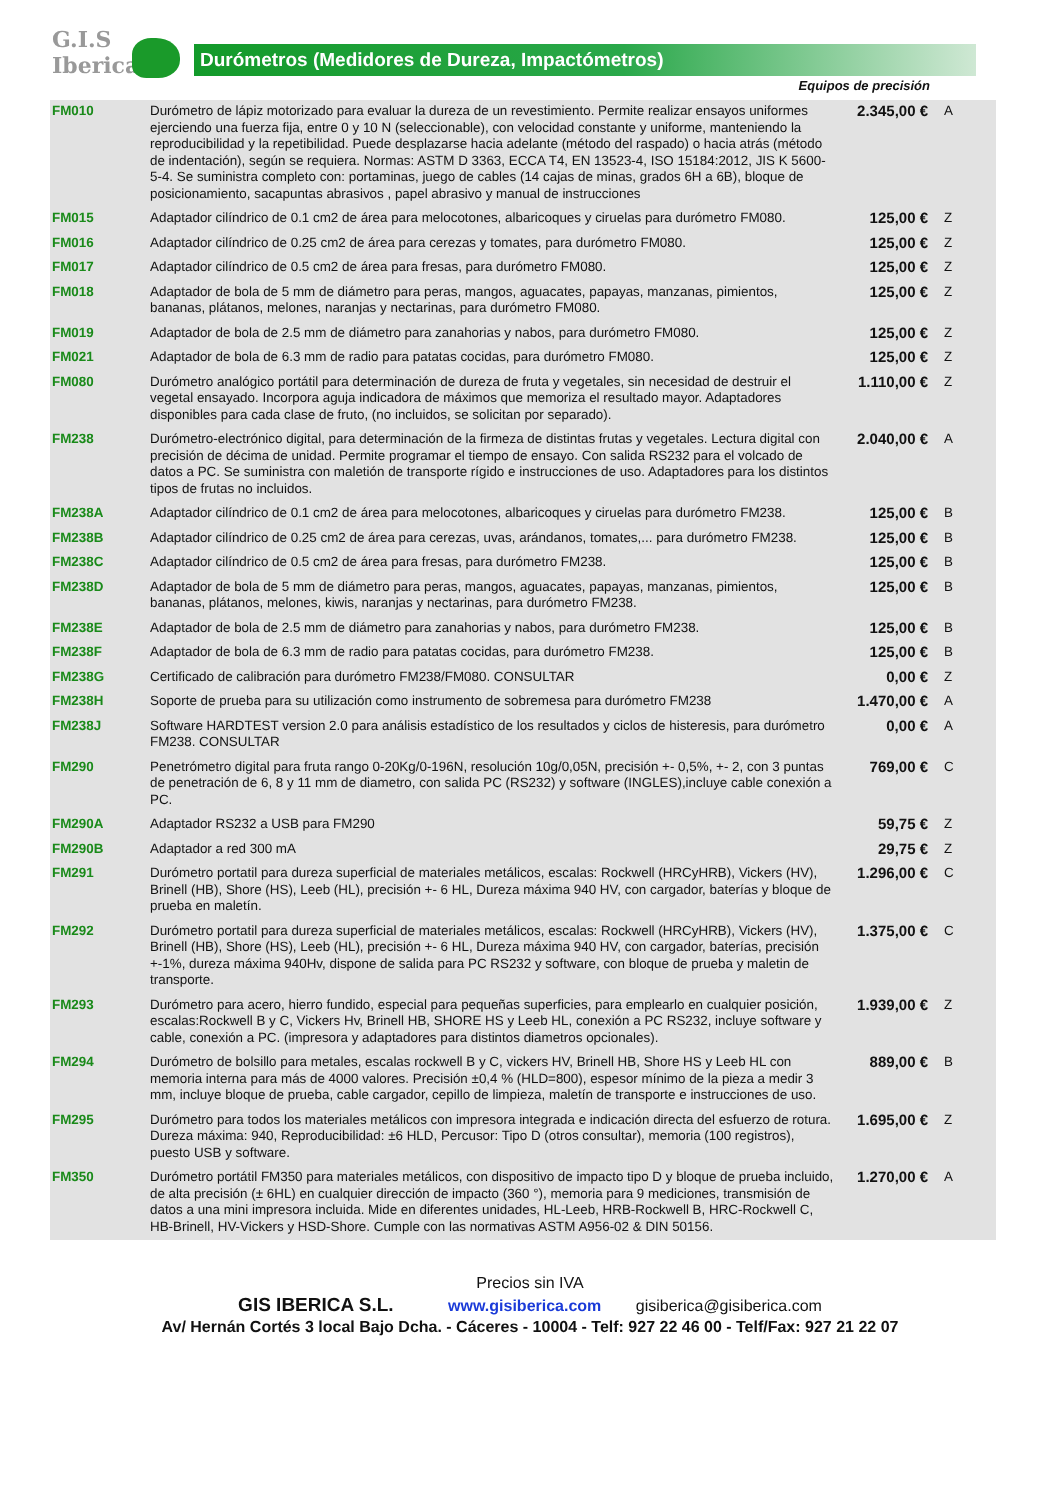G.I.S
Iberica
Durómetros (Medidores de Dureza, Impactómetros)
Equipos de precisión
| FM010 | Durómetro de lápiz motorizado para evaluar la dureza de un revestimiento. Permite realizar ensayos uniformes ejerciendo una fuerza fija, entre 0 y 10 N (seleccionable), con velocidad constante y uniforme, manteniendo la reproducibilidad y la repetibilidad. Puede desplazarse hacia adelante (método del raspado) o hacia atrás (método de indentación), según se requiera. Normas: ASTM D 3363, ECCA T4, EN 13523-4, ISO 15184:2012, JIS K 5600-5-4. Se suministra completo con: portaminas, juego de cables (14 cajas de minas, grados 6H a 6B), bloque de posicionamiento, sacapuntas abrasivos , papel abrasivo y manual de instrucciones | 2.345,00 € | A |
| FM015 | Adaptador cilíndrico de 0.1 cm2 de área para melocotones, albaricoques y ciruelas para durómetro FM080. | 125,00 € | Z |
| FM016 | Adaptador cilíndrico de 0.25 cm2 de área para cerezas y tomates, para durómetro FM080. | 125,00 € | Z |
| FM017 | Adaptador cilíndrico de 0.5 cm2 de área para fresas, para durómetro FM080. | 125,00 € | Z |
| FM018 | Adaptador de bola de 5 mm de diámetro para peras, mangos, aguacates, papayas, manzanas, pimientos, bananas, plátanos, melones, naranjas y nectarinas, para durómetro FM080. | 125,00 € | Z |
| FM019 | Adaptador de bola de 2.5 mm de diámetro para zanahorias y nabos, para durómetro FM080. | 125,00 € | Z |
| FM021 | Adaptador de bola de 6.3 mm de radio para patatas cocidas, para durómetro FM080. | 125,00 € | Z |
| FM080 | Durómetro analógico portátil para determinación de dureza de fruta y vegetales, sin necesidad de destruir el vegetal ensayado. Incorpora aguja indicadora de máximos que memoriza el resultado mayor. Adaptadores disponibles para cada clase de fruto, (no incluidos, se solicitan por separado). | 1.110,00 € | Z |
| FM238 | Durómetro-electrónico digital, para determinación de la firmeza de distintas frutas y vegetales. Lectura digital con precisión de décima de unidad. Permite programar el tiempo de ensayo. Con salida RS232 para el volcado de datos a PC. Se suministra con maletión de transporte rígido e instrucciones de uso. Adaptadores para los distintos tipos de frutas no incluidos. | 2.040,00 € | A |
| FM238A | Adaptador cilíndrico de 0.1 cm2 de área para melocotones, albaricoques y ciruelas para durómetro FM238. | 125,00 € | B |
| FM238B | Adaptador cilíndrico de 0.25 cm2 de área para cerezas, uvas, arándanos, tomates,... para durómetro FM238. | 125,00 € | B |
| FM238C | Adaptador cilíndrico de 0.5 cm2 de área para fresas, para durómetro FM238. | 125,00 € | B |
| FM238D | Adaptador de bola de 5 mm de diámetro para peras, mangos, aguacates, papayas, manzanas, pimientos, bananas, plátanos, melones, kiwis, naranjas y nectarinas, para durómetro FM238. | 125,00 € | B |
| FM238E | Adaptador de bola de 2.5 mm de diámetro para zanahorias y nabos, para durómetro FM238. | 125,00 € | B |
| FM238F | Adaptador de bola de 6.3 mm de radio para patatas cocidas, para durómetro FM238. | 125,00 € | B |
| FM238G | Certificado de calibración para durómetro FM238/FM080. CONSULTAR | 0,00 € | Z |
| FM238H | Soporte de prueba para su utilización como instrumento de sobremesa para durómetro FM238 | 1.470,00 € | A |
| FM238J | Software HARDTEST version 2.0 para análisis estadístico de los resultados y ciclos de histeresis, para durómetro FM238. CONSULTAR | 0,00 € | A |
| FM290 | Penetrómetro digital para fruta rango 0-20Kg/0-196N, resolución 10g/0,05N, precisión +- 0,5%, +- 2, con 3 puntas de penetración de 6, 8 y 11 mm de diametro, con salida PC (RS232) y software (INGLES),incluye cable conexión a PC. | 769,00 € | C |
| FM290A | Adaptador RS232 a USB para FM290 | 59,75 € | Z |
| FM290B | Adaptador a red 300 mA | 29,75 € | Z |
| FM291 | Durómetro portatil para dureza superficial de materiales metálicos, escalas: Rockwell (HRCyHRB), Vickers (HV), Brinell (HB), Shore (HS), Leeb (HL), precisión +- 6 HL, Dureza máxima 940 HV, con cargador, baterías y bloque de prueba en maletín. | 1.296,00 € | C |
| FM292 | Durómetro portatil para dureza superficial de materiales metálicos, escalas: Rockwell (HRCyHRB), Vickers (HV), Brinell (HB), Shore (HS), Leeb (HL), precisión +- 6 HL, Dureza máxima 940 HV, con cargador, baterías, precisión +-1%, dureza máxima 940Hv, dispone de salida para PC RS232 y software, con bloque de prueba y maletin de transporte. | 1.375,00 € | C |
| FM293 | Durómetro para acero, hierro fundido, especial para pequeñas superficies, para emplearlo en cualquier posición, escalas:Rockwell B y C, Vickers Hv, Brinell HB, SHORE HS y Leeb HL, conexión a PC RS232, incluye software y cable, conexión a PC. (impresora y adaptadores para distintos diametros opcionales). | 1.939,00 € | Z |
| FM294 | Durómetro de bolsillo para metales, escalas rockwell B y C, vickers HV, Brinell HB, Shore HS y Leeb HL con memoria interna para más de 4000 valores. Precisión ±0,4 % (HLD=800), espesor mínimo de la pieza a medir 3 mm, incluye bloque de prueba, cable cargador, cepillo de limpieza, maletín de transporte e instrucciones de uso. | 889,00 € | B |
| FM295 | Durómetro para todos los materiales metálicos con impresora integrada e indicación directa del esfuerzo de rotura. Dureza máxima: 940, Reproducibilidad: ±6 HLD, Percusor: Tipo D (otros consultar), memoria (100 registros), puesto USB y software. | 1.695,00 € | Z |
| FM350 | Durómetro portátil FM350 para materiales metálicos, con dispositivo de impacto tipo D y bloque de prueba incluido, de alta precisión (± 6HL) en cualquier dirección de impacto (360 °), memoria para 9 mediciones, transmisión de datos a una mini impresora incluida. Mide en diferentes unidades, HL-Leeb, HRB-Rockwell B, HRC-Rockwell C, HB-Brinell, HV-Vickers y HSD-Shore. Cumple con las normativas ASTM A956-02 & DIN 50156. | 1.270,00 € | A |
Precios sin IVA
GIS IBERICA S.L. www.gisiberica.com gisiberica@gisiberica.com
Av/ Hernán Cortés 3 local Bajo Dcha. - Cáceres - 10004 - Telf: 927 22 46 00 - Telf/Fax: 927 21 22 07